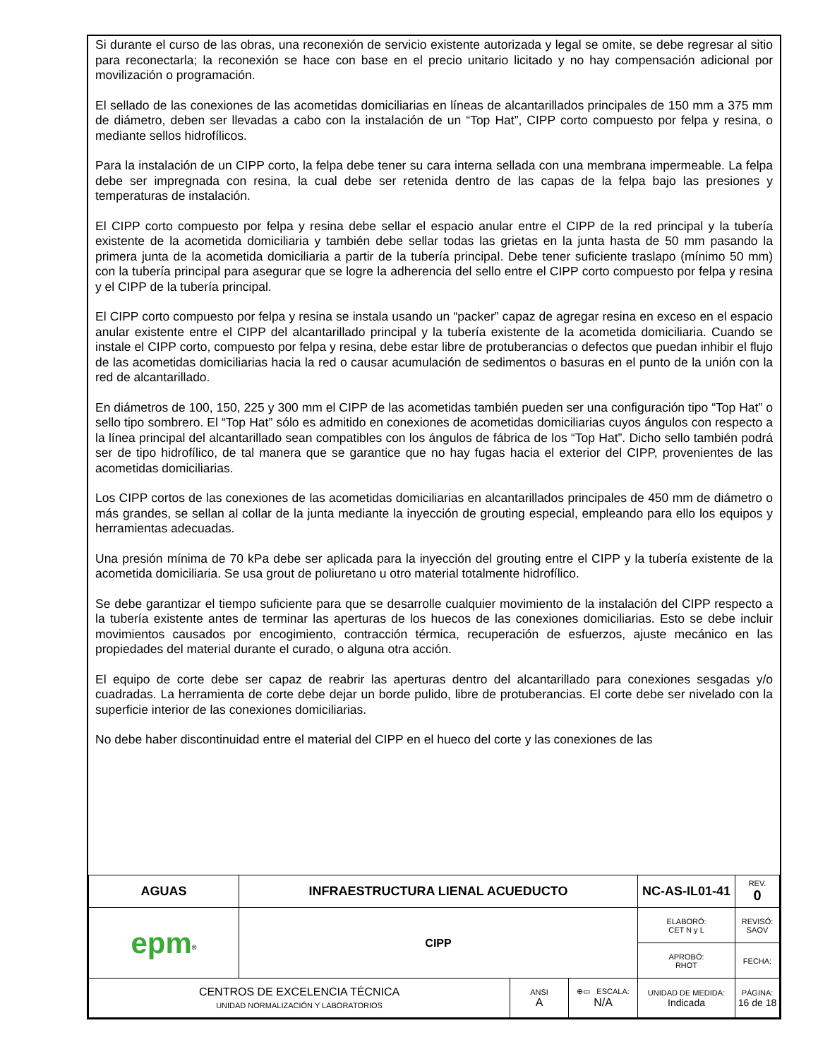Si durante el curso de las obras, una reconexión de servicio existente autorizada y legal se omite, se debe regresar al sitio para reconectarla; la reconexión se hace con base en el precio unitario licitado y no hay compensación adicional por movilización o programación.
El sellado de las conexiones de las acometidas domiciliarias en líneas de alcantarillados principales de 150 mm a 375 mm de diámetro, deben ser llevadas a cabo con la instalación de un “Top Hat”, CIPP corto compuesto por felpa y resina, o mediante sellos hidrofílicos.
Para la instalación de un CIPP corto, la felpa debe tener su cara interna sellada con una membrana impermeable. La felpa debe ser impregnada con resina, la cual debe ser retenida dentro de las capas de la felpa bajo las presiones y temperaturas de instalación.
El CIPP corto compuesto por felpa y resina debe sellar el espacio anular entre el CIPP de la red principal y la tubería existente de la acometida domiciliaria y también debe sellar todas las grietas en la junta hasta de 50 mm pasando la primera junta de la acometida domiciliaria a partir de la tubería principal. Debe tener suficiente traslapo (mínimo 50 mm) con la tubería principal para asegurar que se logre la adherencia del sello entre el CIPP corto compuesto por felpa y resina y el CIPP de la tubería principal.
El CIPP corto compuesto por felpa y resina se instala usando un “packer” capaz de agregar resina en exceso en el espacio anular existente entre el CIPP del alcantarillado principal y la tubería existente de la acometida domiciliaria. Cuando se instale el CIPP corto, compuesto por felpa y resina, debe estar libre de protuberancias o defectos que puedan inhibir el flujo de las acometidas domiciliarias hacia la red o causar acumulación de sedimentos o basuras en el punto de la unión con la red de alcantarillado.
En diámetros de 100, 150, 225 y 300 mm el CIPP de las acometidas también pueden ser una configuración tipo “Top Hat” o sello tipo sombrero. El “Top Hat” sólo es admitido en conexiones de acometidas domiciliarias cuyos ángulos con respecto a la línea principal del alcantarillado sean compatibles con los ángulos de fábrica de los “Top Hat”. Dicho sello también podrá ser de tipo hidrofílico, de tal manera que se garantice que no hay fugas hacia el exterior del CIPP, provenientes de las acometidas domiciliarias.
Los CIPP cortos de las conexiones de las acometidas domiciliarias en alcantarillados principales de 450 mm de diámetro o más grandes, se sellan al collar de la junta mediante la inyección de grouting especial, empleando para ello los equipos y herramientas adecuadas.
Una presión mínima de 70 kPa debe ser aplicada para la inyección del grouting entre el CIPP y la tubería existente de la acometida domiciliaria. Se usa grout de poliuretano u otro material totalmente hidrofílico.
Se debe garantizar el tiempo suficiente para que se desarrolle cualquier movimiento de la instalación del CIPP respecto a la tubería existente antes de terminar las aperturas de los huecos de las conexiones domiciliarias. Esto se debe incluir movimientos causados por encogimiento, contracción térmica, recuperación de esfuerzos, ajuste mecánico en las propiedades del material durante el curado, o alguna otra acción.
El equipo de corte debe ser capaz de reabrir las aperturas dentro del alcantarillado para conexiones sesgadas y/o cuadradas. La herramienta de corte debe dejar un borde pulido, libre de protuberancias. El corte debe ser nivelado con la superficie interior de las conexiones domiciliarias.
No debe haber discontinuidad entre el material del CIPP en el hueco del corte y las conexiones de las
| AGUAS | INFRAESTRUCTURA LIENAL ACUEDUCTO | | | NC-AS-IL01-41 | | REV. 0 |
| epm<sup>®</sup> | CIPP | | | ELABORÓ: CET N y L | REVISÓ: SAOV | |
| | | | | APROBÓ: RHOT | FECHA: | |
| CENTROS DE EXCELENCIA TÉCNICA UNIDAD NORMALIZACIÓN Y LABORATORIOS | | ANSI A | ⊕▭ ESCALA: N/A | UNIDAD DE MEDIDA: Indicada | PÁGINA: 16 de 18 | |